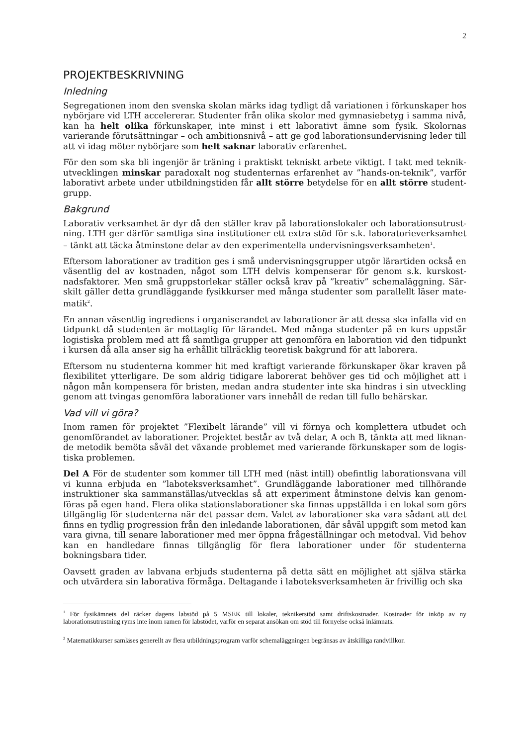2
PROJEKTBESKRIVNING
Inledning
Segregationen inom den svenska skolan märks idag tydligt då variationen i förkunskaper hos nybörjare vid LTH accelererar. Studenter från olika skolor med gymnasiebetyg i samma nivå, kan ha helt olika förkunskaper, inte minst i ett laborativt ämne som fysik. Skolornas varierande förutsättningar – och ambitionsnivå – att ge god laborationsundervisning leder till att vi idag möter nybörjare som helt saknar laborativ erfarenhet.
För den som ska bli ingenjör är träning i praktiskt tekniskt arbete viktigt. I takt med teknik­utvecklingen minskar paradoxalt nog studenternas erfarenhet av ”hands-on-teknik”, varför laborativt arbete under utbildningstiden får allt större betydelse för en allt större student­grupp.
Bakgrund
Laborativ verksamhet är dyr då den ställer krav på laborationslokaler och laborationsutrust­ning. LTH ger därför samtliga sina institutioner ett extra stöd för s.k. laboratorieverksamhet – tänkt att täcka åtminstone delar av den experimentella undervisningsverksamheten<sup>1</sup>.
Eftersom laborationer av tradition ges i små undervisningsgrupper utgör lärartiden också en väsentlig del av kostnaden, något som LTH delvis kompenserar för genom s.k. kurskost­nadsfaktorer. Men små gruppstorlekar ställer också krav på ”kreativ” schemaläggning. Sär­skilt gäller detta grundläggande fysikkurser med många studenter som parallellt läser mate­matik<sup>2</sup>.
En annan väsentlig ingrediens i organiserandet av laborationer är att dessa ska infalla vid en tidpunkt då studenten är mottaglig för lärandet. Med många studenter på en kurs uppstår logistiska problem med att få samtliga grupper att genomföra en laboration vid den tidpunkt i kursen då alla anser sig ha erhållit tillräcklig teoretisk bakgrund för att laborera.
Eftersom nu studenterna kommer hit med kraftigt varierande förkunskaper ökar kraven på flexibilitet ytterligare. De som aldrig tidigare laborerat behöver ges tid och möjlighet att i någon mån kompensera för bristen, medan andra studenter inte ska hindras i sin utveckling genom att tvingas genomföra laborationer vars innehåll de redan till fullo behärskar.
Vad vill vi göra?
Inom ramen för projektet ”Flexibelt lärande” vill vi förnya och komplettera utbudet och genomförandet av laborationer. Projektet består av två delar, A och B, tänkta att med liknan­de metodik bemöta såväl det växande problemet med varierande förkunskaper som de logis­tiska problemen.
Del A För de studenter som kommer till LTH med (näst intill) obefintlig laborationsvana vill vi kunna erbjuda en ”laboteksverksamhet”. Grundläggande laborationer med tillhörande instruktioner ska sammanställas/utvecklas så att experiment åtminstone delvis kan genom­föras på egen hand. Flera olika stationslaborationer ska finnas uppställda i en lokal som görs tillgänglig för studenterna när det passar dem. Valet av laborationer ska vara sådant att det finns en tydlig progression från den inledande laborationen, där såväl uppgift som metod kan vara givna, till senare laborationer med mer öppna frågeställningar och metodval. Vid behov kan en handledare finnas tillgänglig för flera laborationer under för studenterna bokningsbara tider.
Oavsett graden av labvana erbjuds studenterna på detta sätt en möjlighet att själva stärka och utvärdera sin laborativa förmåga. Deltagande i laboteksverksamheten är frivillig och ska
<sup>1</sup> För fysikämnets del räcker dagens labstöd på 5 MSEK till lokaler, teknikerstöd samt driftskostnader. Kostnader för inköp av ny laborationsutrustning ryms inte inom ramen för labstödet, varför en separat ansökan om stöd till förnyelse också inlämnats.
<sup>2</sup> Matematikkurser samläses generellt av flera utbildningsprogram varför schemaläggningen begränsas av åtskilliga randvillkor.